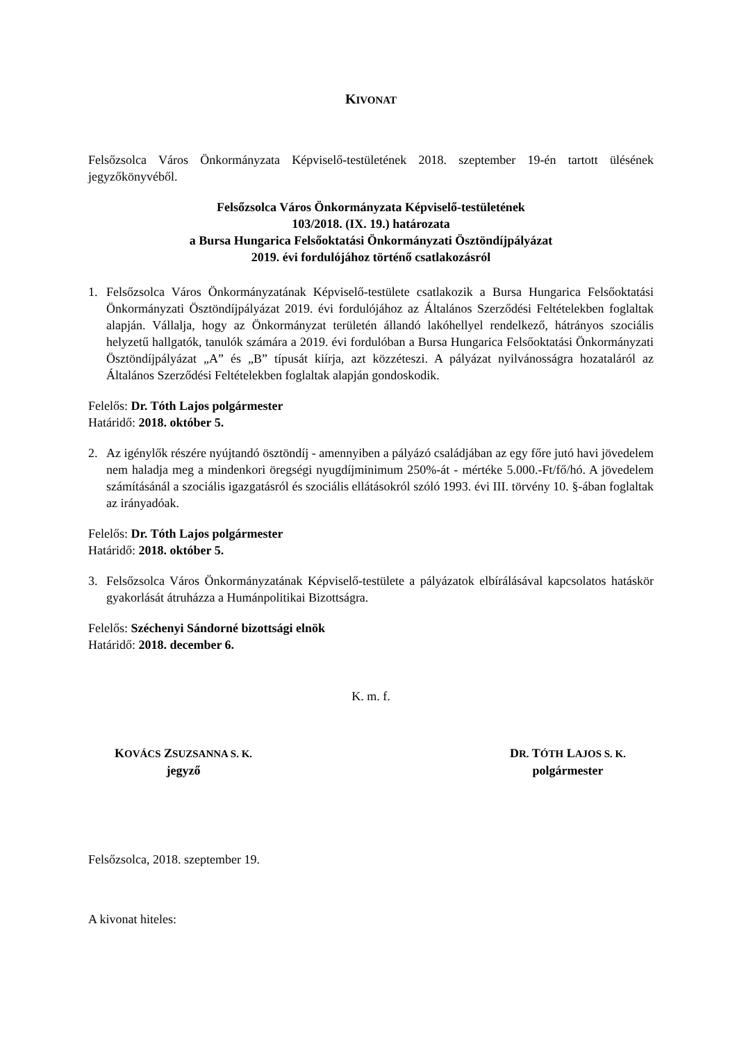KIVONAT
Felsőzsolca Város Önkormányzata Képviselő-testületének 2018. szeptember 19-én tartott ülésének jegyzőkönyvéből.
Felsőzsolca Város Önkormányzata Képviselő-testületének
103/2018. (IX. 19.) határozata
a Bursa Hungarica Felsőoktatási Önkormányzati Ösztöndíjpályázat
2019. évi fordulójához történő csatlakozásról
1. Felsőzsolca Város Önkormányzatának Képviselő-testülete csatlakozik a Bursa Hungarica Felsőoktatási Önkormányzati Ösztöndíjpályázat 2019. évi fordulójához az Általános Szerződési Feltételekben foglaltak alapján. Vállalja, hogy az Önkormányzat területén állandó lakóhellyel rendelkező, hátrányos szociális helyzetű hallgatók, tanulók számára a 2019. évi fordulóban a Bursa Hungarica Felsőoktatási Önkormányzati Ösztöndíjpályázat „A” és „B” típusát kiírja, azt közzéteszi. A pályázat nyilvánosságra hozataláról az Általános Szerződési Feltételekben foglaltak alapján gondoskodik.
Felelős: Dr. Tóth Lajos polgármester
Határidő: 2018. október 5.
2. Az igénylők részére nyújtandó ösztöndíj - amennyiben a pályázó családjában az egy főre jutó havi jövedelem nem haladja meg a mindenkori öregségi nyugdíjminimum 250%-át - mértéke 5.000.-Ft/fő/hó. A jövedelem számításánál a szociális igazgatásról és szociális ellátásokról szóló 1993. évi III. törvény 10. §-ában foglaltak az irányadóak.
Felelős: Dr. Tóth Lajos polgármester
Határidő: 2018. október 5.
3. Felsőzsolca Város Önkormányzatának Képviselő-testülete a pályázatok elbírálásával kapcsolatos hatáskör gyakorlását átruházza a Humánpolitikai Bizottságra.
Felelős: Széchenyi Sándorné bizottsági elnök
Határidő: 2018. december 6.
K. m. f.
KOVÁCS ZSUZSANNA S. K.
jegyző
DR. TÓTH LAJOS S. K.
polgármester
Felsőzsolca, 2018. szeptember 19.
A kivonat hiteles: